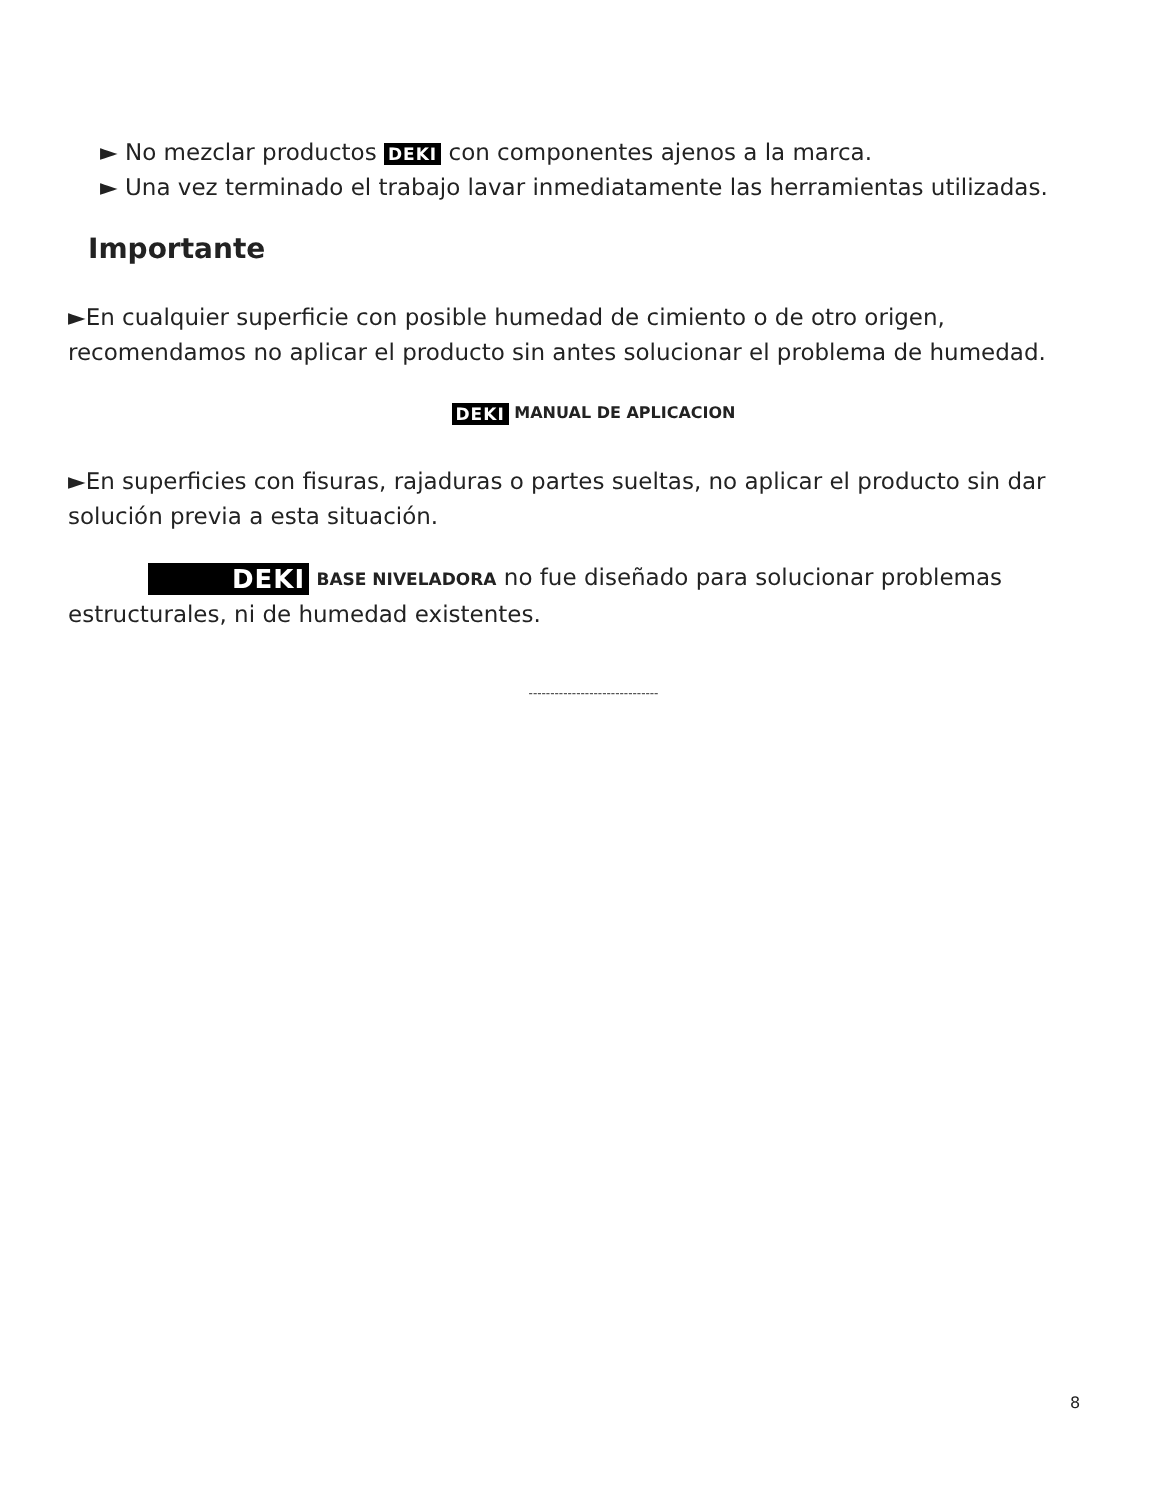► No mezclar productos DEKI con componentes ajenos a la marca.
► Una vez terminado el trabajo lavar inmediatamente las herramientas utilizadas.
Importante
►En cualquier superficie con posible humedad de cimiento o de otro origen, recomendamos no aplicar el producto sin antes solucionar el problema de humedad.
DEKI MANUAL DE APLICACION
►En superficies con fisuras, rajaduras o partes sueltas, no aplicar el producto sin dar solución previa a esta situación.
DEKI BASE NIVELADORA no fue diseñado para solucionar problemas estructurales, ni de humedad existentes.
------------------------------
8